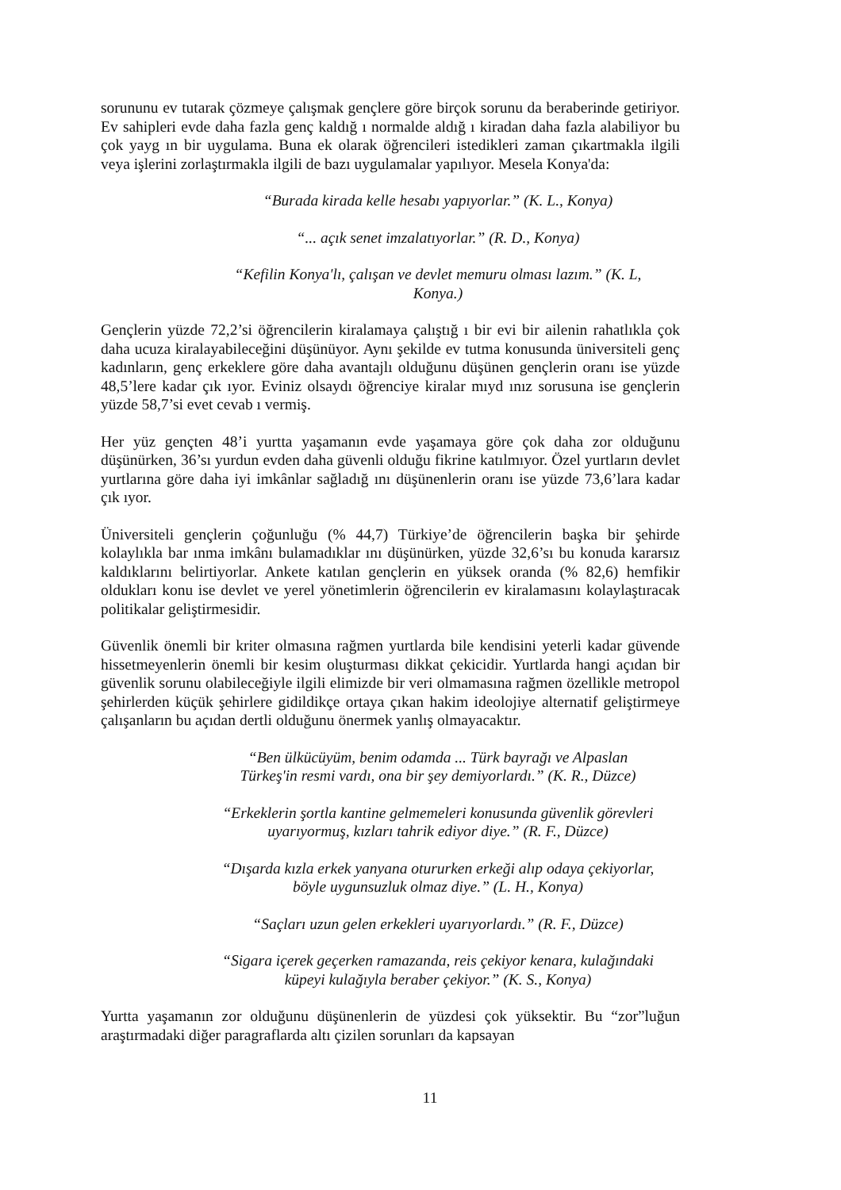sorununu ev tutarak çözmeye çalışmak gençlere göre birçok sorunu da beraberinde getiriyor. Ev sahipleri evde daha fazla genç kaldığ ı normalde aldığ ı kiradan daha fazla alabiliyor bu çok yayg ın bir uygulama. Buna ek olarak öğrencileri istedikleri zaman çıkartmakla ilgili veya işlerini zorlaştırmakla ilgili de bazı uygulamalar yapılıyor. Mesela Konya'da:
“Burada kirada kelle hesabı yapıyorlar.” (K. L., Konya)
“... açık senet imzalatıyorlar.” (R. D., Konya)
“Kefilin Konya'lı, çalışan ve devlet memuru olması lazım.” (K. L,
Konya.)
Gençlerin yüzde 72,2’si öğrencilerin kiralamaya çalıştığ ı bir evi bir ailenin rahatlıkla çok daha ucuza kiralayabileceğini düşünüyor. Aynı şekilde ev tutma konusunda üniversiteli genç kadınların, genç erkeklere göre daha avantajlı olduğunu düşünen gençlerin oranı ise yüzde 48,5’lere kadar çık ıyor. Eviniz olsaydı öğrenciye kiralar mıyd ınız sorusuna ise gençlerin yüzde 58,7’si evet cevab ı vermiş.
Her yüz gençten 48’i yurtta yaşamanın evde yaşamaya göre çok daha zor olduğunu düşünürken, 36’sı yurdun evden daha güvenli olduğu fikrine katılmıyor. Özel yurtların devlet yurtlarına göre daha iyi imkânlar sağladığ ını düşünenlerin oranı ise yüzde 73,6’lara kadar çık ıyor.
Üniversiteli gençlerin çoğunluğu (% 44,7) Türkiye’de öğrencilerin başka bir şehirde kolaylıkla bar ınma imkânı bulamadıklar ını düşünürken, yüzde 32,6’sı bu konuda kararsız kaldıklarını belirtiyorlar. Ankete katılan gençlerin en yüksek oranda (% 82,6) hemfikir oldukları konu ise devlet ve yerel yönetimlerin öğrencilerin ev kiralamasını kolaylaştıracak politikalar geliştirmesidir.
Güvenlik önemli bir kriter olmasına rağmen yurtlarda bile kendisini yeterli kadar güvende hissetmeyenlerin önemli bir kesim oluşturması dikkat çekicidir. Yurtlarda hangi açıdan bir güvenlik sorunu olabileceğiyle ilgili elimizde bir veri olmamasına rağmen özellikle metropol şehirlerden küçük şehirlere gidildikçe ortaya çıkan hakim ideolojiye alternatif geliştirmeye çalışanların bu açıdan dertli olduğunu önermek yanlış olmayacaktır.
“Ben ülkücüyüm, benim odamda ... Türk bayrağı ve Alpaslan
Türkeş'in resmi vardı, ona bir şey demiyorlardı.” (K. R., Düzce)
“Erkeklerin şortla kantine gelmemeleri konusunda güvenlik görevleri
uyarıyormuş, kızları tahrik ediyor diye.” (R. F., Düzce)
“Dışarda kızla erkek yanyana otururken erkeği alıp odaya çekiyorlar,
böyle uygunsuzluk olmaz diye.” (L. H., Konya)
“Saçları uzun gelen erkekleri uyarıyorlardı.” (R. F., Düzce)
“Sigara içerek geçerken ramazanda, reis çekiyor kenara, kulağındaki
küpeyi kulağıyla beraber çekiyor.” (K. S., Konya)
Yurtta yaşamanın zor olduğunu düşünenlerin de yüzdesi çok yüksektir. Bu “zor”luğun araştırmadaki diğer paragraflarda altı çizilen sorunları da kapsayan
11